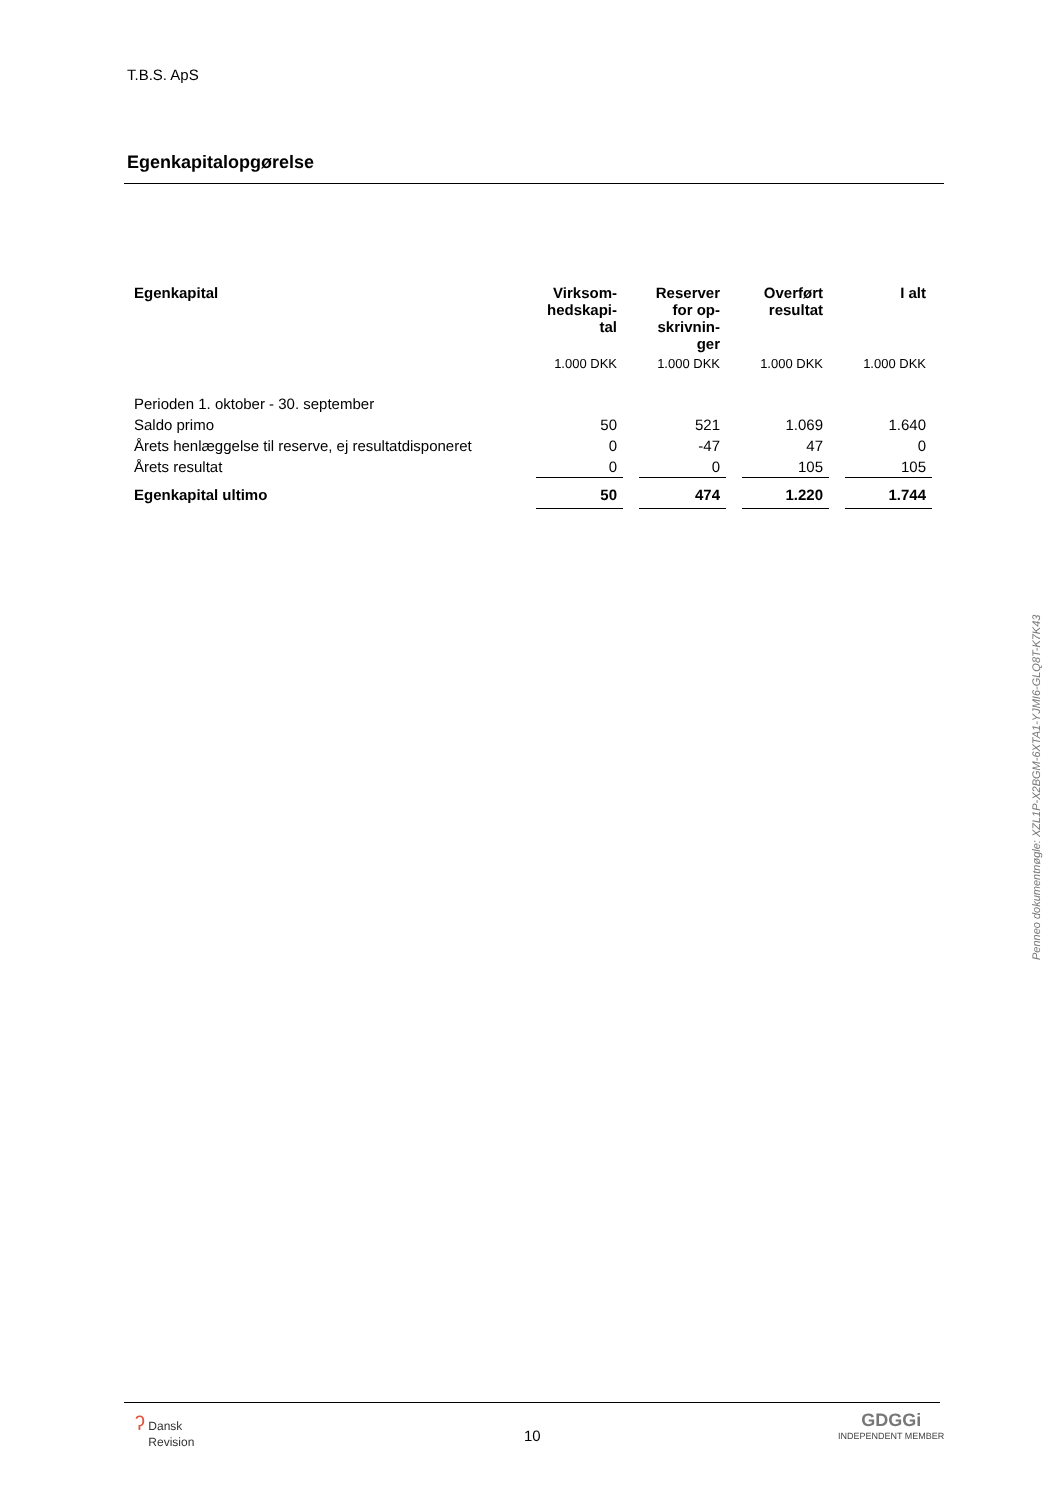T.B.S. ApS
Egenkapitalopgørelse
| Egenkapital | Virksom- hedskapi- tal | Reserver for op- skrivnin- ger | Overført resultat | I alt |
| --- | --- | --- | --- | --- |
| | 1.000 DKK | 1.000 DKK | 1.000 DKK | 1.000 DKK |
| Perioden 1. oktober - 30. september | | | | |
| Saldo primo | 50 | 521 | 1.069 | 1.640 |
| Årets henlæggelse til reserve, ej resultatdisponeret | 0 | -47 | 47 | 0 |
| Årets resultat | 0 | 0 | 105 | 105 |
| Egenkapital ultimo | 50 | 474 | 1.220 | 1.744 |
Penneo dokumentnøgle: XZL1P-X2BGM-6XTA1-YJMI6-GLQ8T-K7K43
ʔ Dansk
Revision
10
GDGGi
INDEPENDENT MEMBER